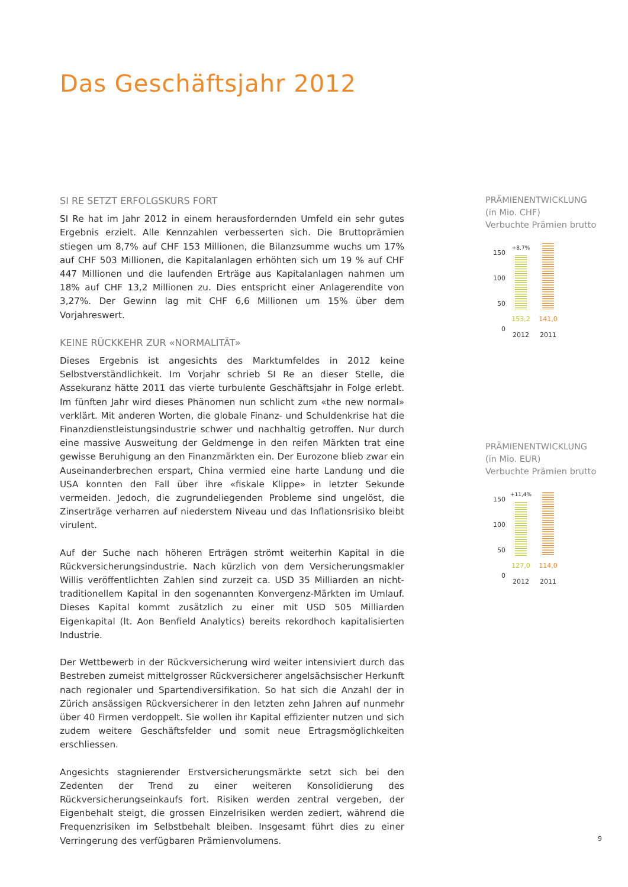Das Geschäftsjahr 2012
SI RE SETZT ERFOLGSKURS FORT
SI Re hat im Jahr 2012 in einem herausfordernden Umfeld ein sehr gutes Ergebnis erzielt. Alle Kennzahlen verbesserten sich. Die Bruttoprämien stiegen um 8,7% auf CHF 153 Millionen, die Bilanzsumme wuchs um 17% auf CHF 503 Millionen, die Kapitalanlagen erhöhten sich um 19 % auf CHF 447 Millionen und die laufenden Erträge aus Kapitalanlagen nahmen um 18% auf CHF 13,2 Millionen zu. Dies entspricht einer Anlagerendite von 3,27%. Der Gewinn lag mit CHF 6,6 Millionen um 15% über dem Vorjahreswert.
KEINE RÜCKKEHR ZUR «NORMALITÄT»
Dieses Ergebnis ist angesichts des Marktumfeldes in 2012 keine Selbstverständlichkeit. Im Vorjahr schrieb SI Re an dieser Stelle, die Assekuranz hätte 2011 das vierte turbulente Geschäftsjahr in Folge erlebt. Im fünften Jahr wird dieses Phänomen nun schlicht zum «the new normal» verklärt. Mit anderen Worten, die globale Finanz- und Schuldenkrise hat die Finanzdienstleistungsindustrie schwer und nachhaltig getroffen. Nur durch eine massive Ausweitung der Geldmenge in den reifen Märkten trat eine gewisse Beruhigung an den Finanzmärkten ein. Der Eurozone blieb zwar ein Auseinanderbrechen erspart, China vermied eine harte Landung und die USA konnten den Fall über ihre «fiskale Klippe» in letzter Sekunde vermeiden. Jedoch, die zugrundeliegenden Probleme sind ungelöst, die Zinserträge verharren auf niederstem Niveau und das Inflationsrisiko bleibt virulent.
Auf der Suche nach höheren Erträgen strömt weiterhin Kapital in die Rückversicherungsindustrie. Nach kürzlich von dem Versicherungsmakler Willis veröffentlichten Zahlen sind zurzeit ca. USD 35 Milliarden an nicht-traditionellem Kapital in den sogenannten Konvergenz-Märkten im Umlauf. Dieses Kapital kommt zusätzlich zu einer mit USD 505 Milliarden Eigenkapital (lt. Aon Benfield Analytics) bereits rekordhoch kapitalisierten Industrie.
Der Wettbewerb in der Rückversicherung wird weiter intensiviert durch das Bestreben zumeist mittelgrosser Rückversicherer angelsächsischer Herkunft nach regionaler und Spartendiversifikation. So hat sich die Anzahl der in Zürich ansässigen Rückversicherer in den letzten zehn Jahren auf nunmehr über 40 Firmen verdoppelt. Sie wollen ihr Kapital effizienter nutzen und sich zudem weitere Geschäftsfelder und somit neue Ertragsmöglichkeiten erschliessen.
Angesichts stagnierender Erstversicherungsmärkte setzt sich bei den Zedenten der Trend zu einer weiteren Konsolidierung des Rückversicherungseinkaufs fort. Risiken werden zentral vergeben, der Eigenbehalt steigt, die grossen Einzelrisiken werden zediert, während die Frequenzrisiken im Selbstbehalt bleiben. Insgesamt führt dies zu einer Verringerung des verfügbaren Prämienvolumens.
PRÄMIENENTWICKLUNG
(in Mio. CHF)
Verbuchte Prämien brutto
150
100
50
0
+8,7%
153,2
2012
141,0
2011
PRÄMIENENTWICKLUNG
(in Mio. EUR)
Verbuchte Prämien brutto
150
100
50
0
+11,4%
127,0
2012
114,0
2011
9